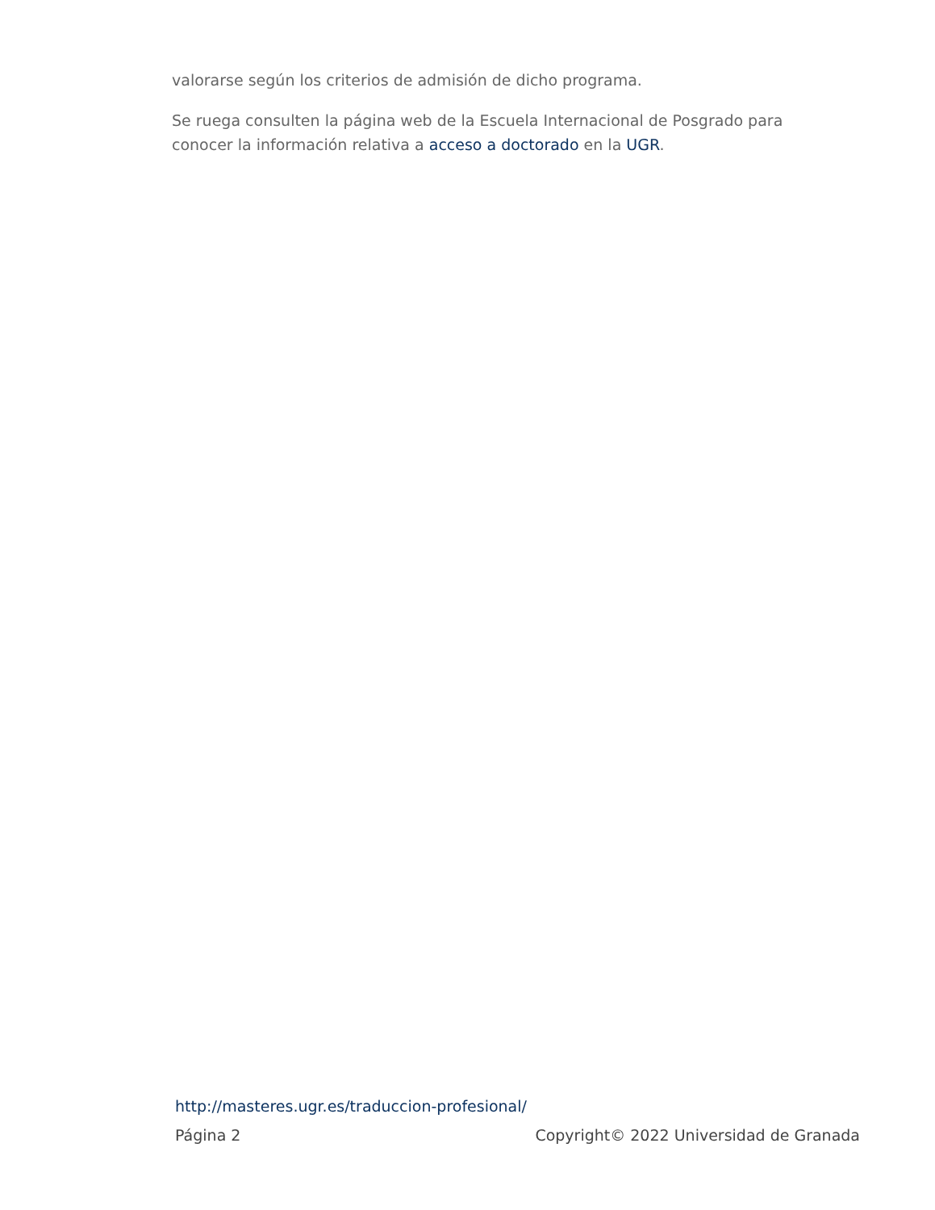valorarse según los criterios de admisión de dicho programa.
Se ruega consulten la página web de la Escuela Internacional de Posgrado para conocer la información relativa a acceso a doctorado en la UGR.
http://masteres.ugr.es/traduccion-profesional/
Página 2 Copyright© 2022 Universidad de Granada